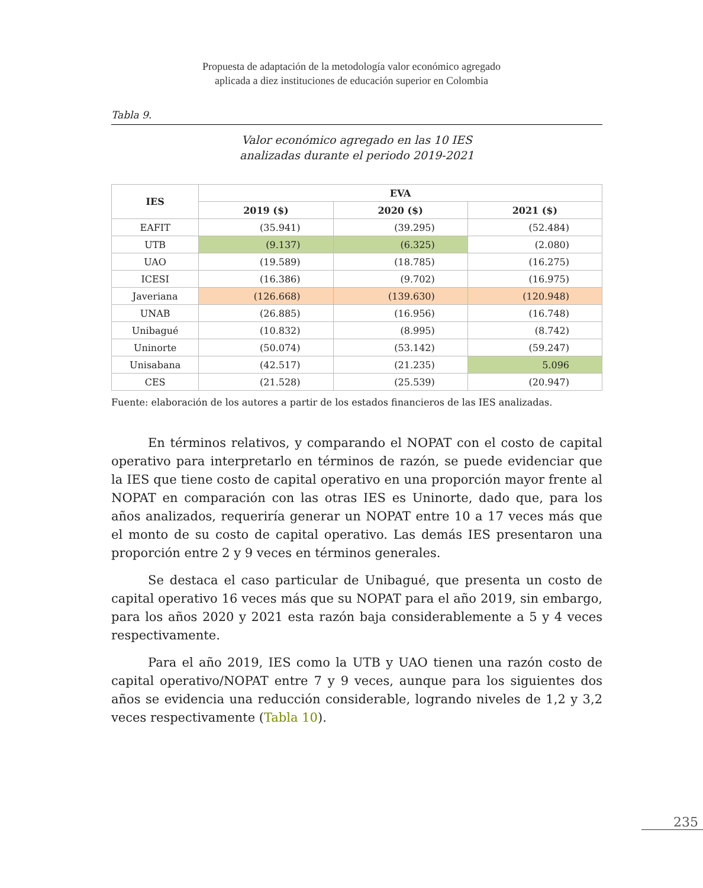Propuesta de adaptación de la metodología valor económico agregado
aplicada a diez instituciones de educación superior en Colombia
Tabla 9.
Valor económico agregado en las 10 IES
analizadas durante el periodo 2019-2021
| IES | EVA | | |
| --- | --- | --- | --- |
| | 2019 ($) | 2020 ($) | 2021 ($) |
| EAFIT | (35.941) | (39.295) | (52.484) |
| UTB | (9.137) | (6.325) | (2.080) |
| UAO | (19.589) | (18.785) | (16.275) |
| ICESI | (16.386) | (9.702) | (16.975) |
| Javeriana | (126.668) | (139.630) | (120.948) |
| UNAB | (26.885) | (16.956) | (16.748) |
| Unibagué | (10.832) | (8.995) | (8.742) |
| Uninorte | (50.074) | (53.142) | (59.247) |
| Unisabana | (42.517) | (21.235) | 5.096 |
| CES | (21.528) | (25.539) | (20.947) |
Fuente: elaboración de los autores a partir de los estados financieros de las IES analizadas.
En términos relativos, y comparando el NOPAT con el costo de capital operativo para interpretarlo en términos de razón, se puede evidenciar que la IES que tiene costo de capital operativo en una proporción mayor frente al NOPAT en comparación con las otras IES es Uninorte, dado que, para los años analizados, requeriría generar un NOPAT entre 10 a 17 veces más que el monto de su costo de capital operativo. Las demás IES presentaron una proporción entre 2 y 9 veces en términos generales.
Se destaca el caso particular de Unibagué, que presenta un costo de capital operativo 16 veces más que su NOPAT para el año 2019, sin embargo, para los años 2020 y 2021 esta razón baja considerablemente a 5 y 4 veces respectivamente.
Para el año 2019, IES como la UTB y UAO tienen una razón costo de capital operativo/NOPAT entre 7 y 9 veces, aunque para los siguientes dos años se evidencia una reducción considerable, logrando niveles de 1,2 y 3,2 veces respectivamente (Tabla 10).
235